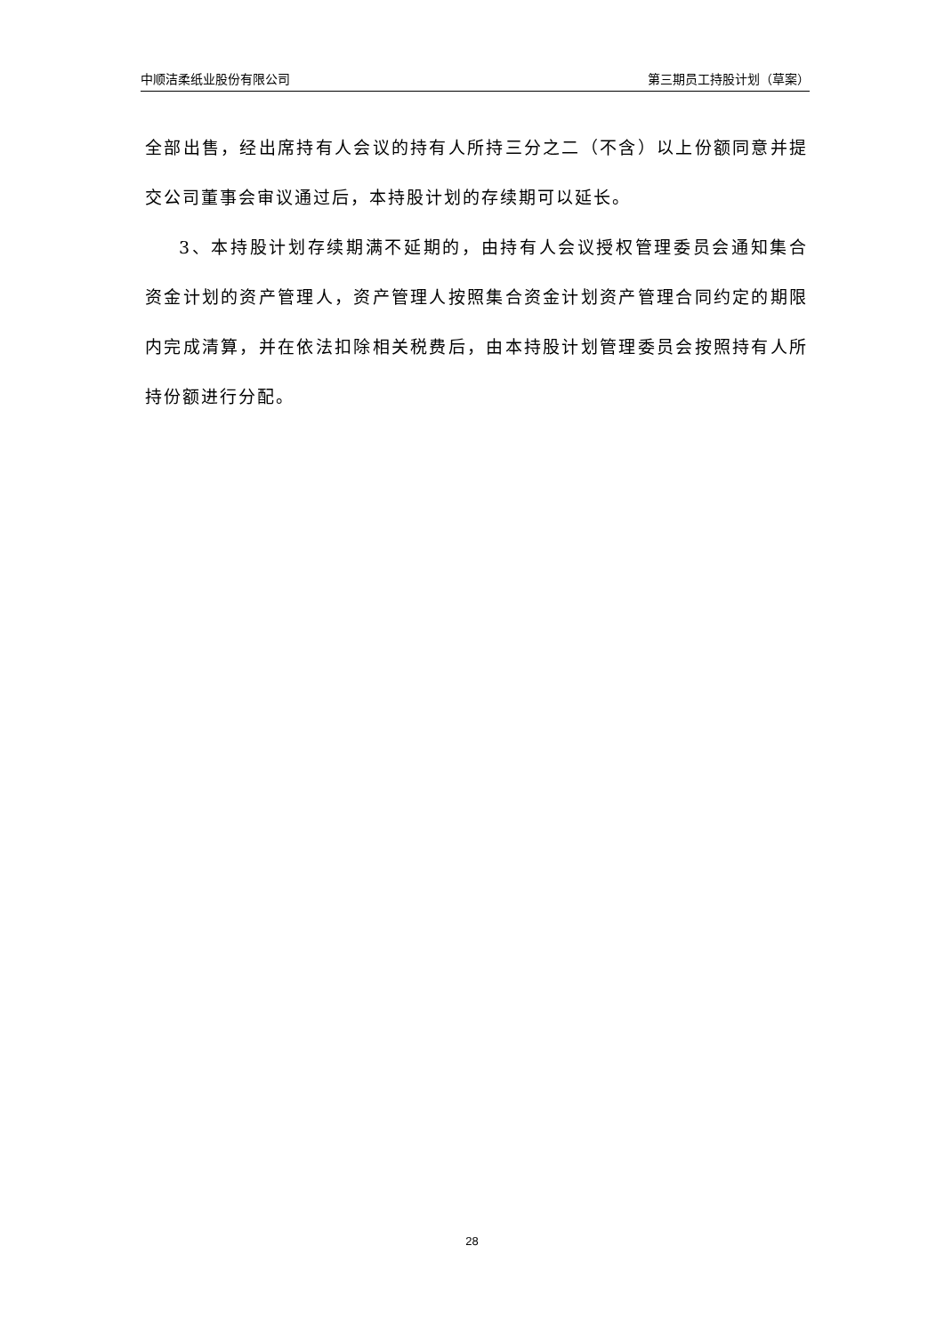中顺洁柔纸业股份有限公司 第三期员工持股计划（草案）
全部出售，经出席持有人会议的持有人所持三分之二（不含）以上份额同意并提交公司董事会审议通过后，本持股计划的存续期可以延长。
3、本持股计划存续期满不延期的，由持有人会议授权管理委员会通知集合资金计划的资产管理人，资产管理人按照集合资金计划资产管理合同约定的期限内完成清算，并在依法扣除相关税费后，由本持股计划管理委员会按照持有人所持份额进行分配。
28